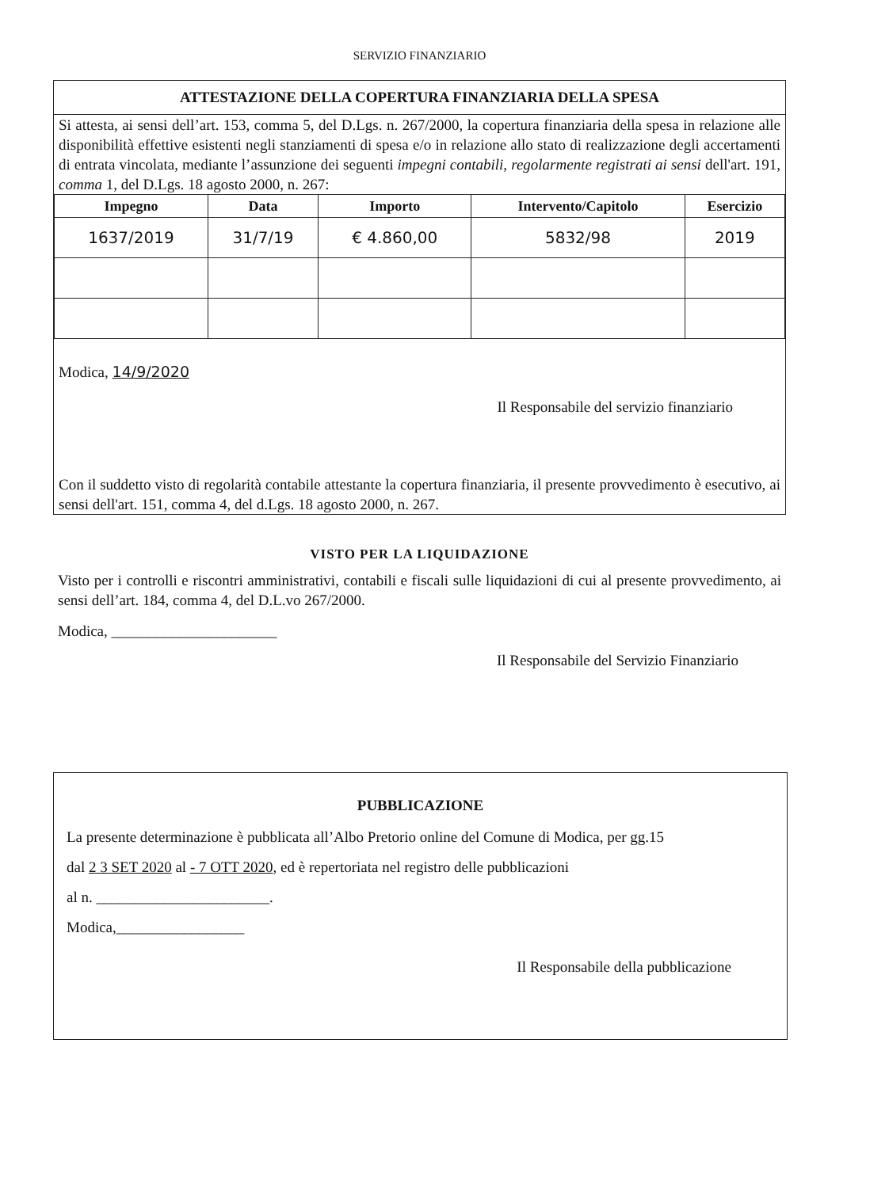SERVIZIO FINANZIARIO
ATTESTAZIONE DELLA COPERTURA FINANZIARIA DELLA SPESA
Si attesta, ai sensi dell’art. 153, comma 5, del D.Lgs. n. 267/2000, la copertura finanziaria della spesa in relazione alle disponibilità effettive esistenti negli stanziamenti di spesa e/o in relazione allo stato di realizzazione degli accertamenti di entrata vincolata, mediante l’assunzione dei seguenti impegni contabili, regolarmente registrati ai sensi dell'art. 191, comma 1, del D.Lgs. 18 agosto 2000, n. 267:
| Impegno | Data | Importo | Intervento/Capitolo | Esercizio |
| --- | --- | --- | --- | --- |
| 1637/2019 | 31/7/19 | € 4.860,00 | 5832/98 | 2019 |
Modica, 14/9/2020
Il Responsabile del servizio finanziario
Con il suddetto visto di regolarità contabile attestante la copertura finanziaria, il presente provvedimento è esecutivo, ai sensi dell'art. 151, comma 4, del d.Lgs. 18 agosto 2000, n. 267.
VISTO PER LA LIQUIDAZIONE
Visto per i controlli e riscontri amministrativi, contabili e fiscali sulle liquidazioni di cui al presente provvedimento, ai sensi dell’art. 184, comma 4, del D.L.vo 267/2000.
Modica, ______________________
Il Responsabile del Servizio Finanziario
PUBBLICAZIONE
La presente determinazione è pubblicata all’Albo Pretorio online del Comune di Modica, per gg.15
dal 2 3 SET 2020 al - 7 OTT 2020, ed è repertoriata nel registro delle pubblicazioni
al n. _______________________.
Modica,_________________
Il Responsabile della pubblicazione